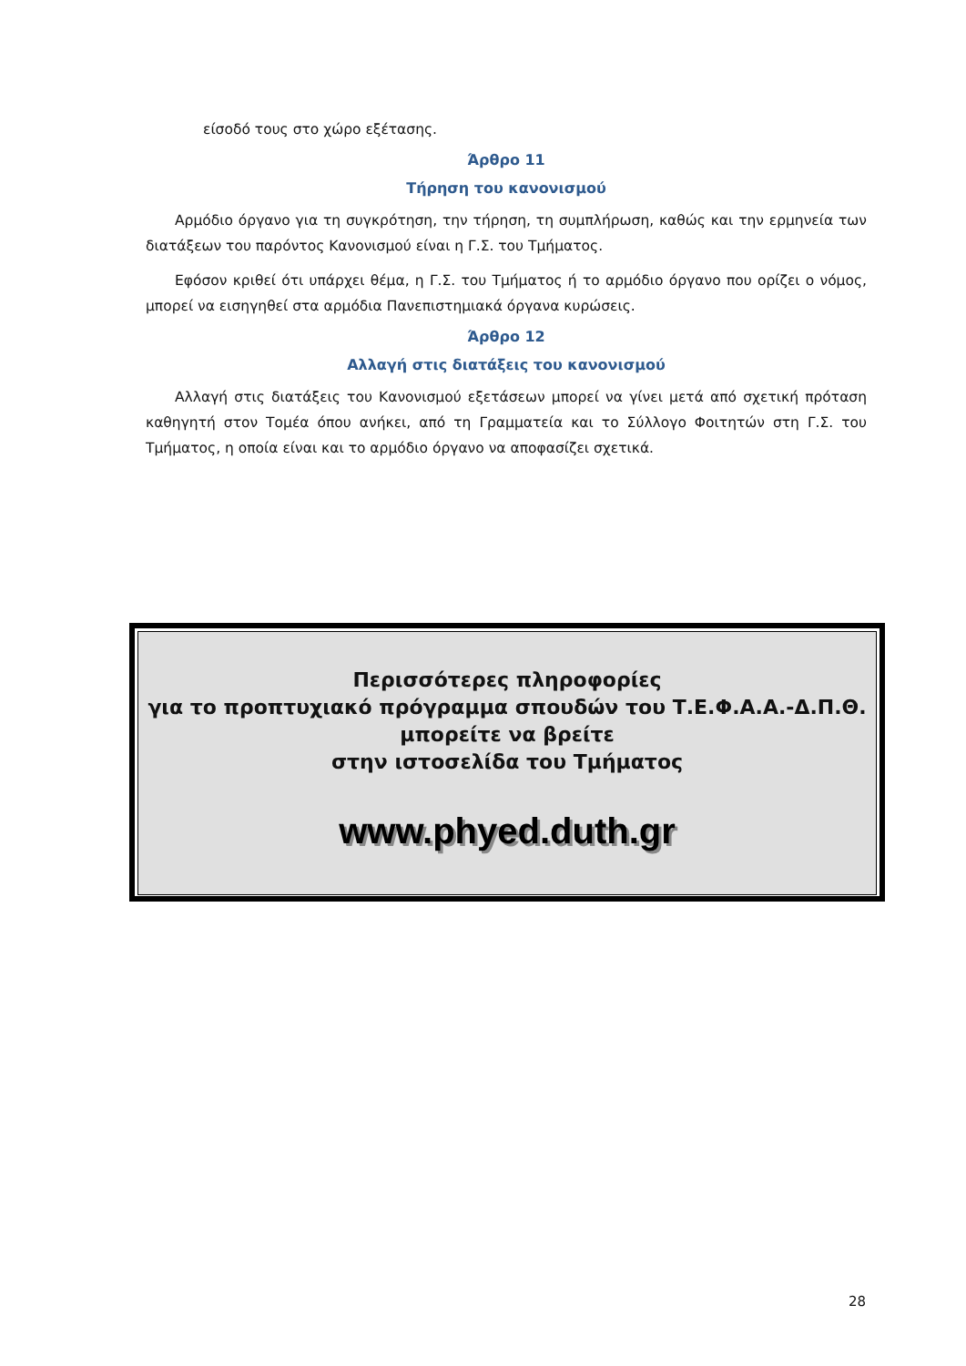είσοδό τους στο χώρο εξέτασης.
Άρθρο 11
Τήρηση του κανονισμού
Αρμόδιο όργανο για τη συγκρότηση, την τήρηση, τη συμπλήρωση, καθώς και την ερμηνεία των διατάξεων του παρόντος Κανονισμού είναι η Γ.Σ. του Τμήματος.
Εφόσον κριθεί ότι υπάρχει θέμα, η Γ.Σ. του Τμήματος ή το αρμόδιο όργανο που ορίζει ο νόμος, μπορεί να εισηγηθεί στα αρμόδια Πανεπιστημιακά όργανα κυρώσεις.
Άρθρο 12
Αλλαγή στις διατάξεις του κανονισμού
Αλλαγή στις διατάξεις του Κανονισμού εξετάσεων μπορεί να γίνει μετά από σχετική πρόταση καθηγητή στον Τομέα όπου ανήκει, από τη Γραμματεία και το Σύλλογο Φοιτητών στη Γ.Σ. του Τμήματος, η οποία είναι και το αρμόδιο όργανο να αποφασίζει σχετικά.
Περισσότερες πληροφορίες
για το προπτυχιακό πρόγραμμα σπουδών του Τ.Ε.Φ.Α.Α.-Δ.Π.Θ.
μπορείτε να βρείτε
στην ιστοσελίδα του Τμήματος
www.phyed.duth.gr
28